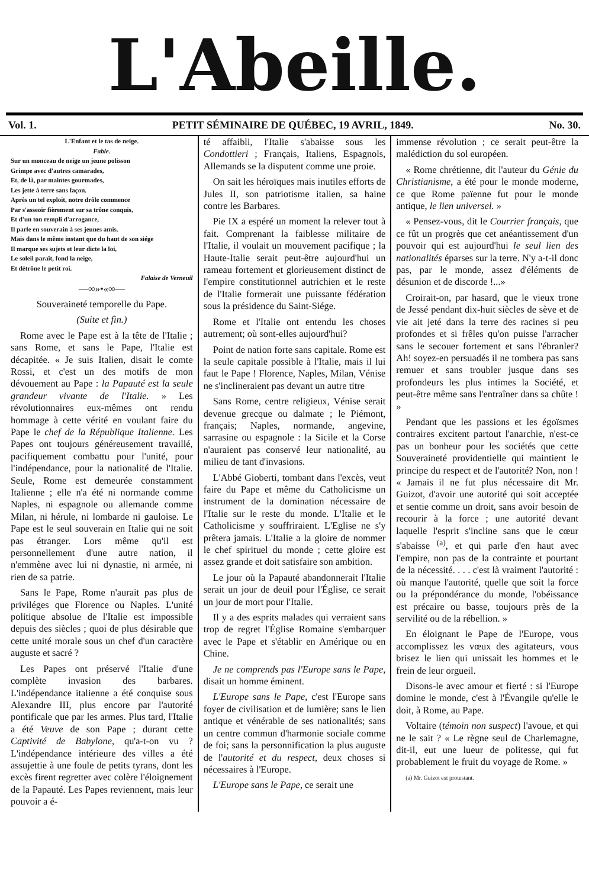L'Abeille.
Vol. 1. PETIT SÉMINAIRE DE QUÉBEC, 19 AVRIL, 1849. No. 30.
L'Enfant et le tas de neige.
Fable.
Sur un monceau de neige un jeune polisson
Grimpe avec d'autres camarades,
Et, de là, par maintes gourmades,
Les jette à terre sans façon.
Après un tel exploit, notre drôle commence
Par s'asseoir fièrement sur sa trône conquis,
Et d'un ton rempli d'arrogance,
Il parle en souverain à ses jeunes amis.
Mais dans le même instant que du haut de son siége
Il marque ses sujets et leur dicte la loi,
Le soleil paraît, fond la neige,
Et détrône le petit roi.
Falaise de Verneuil
—∞»•«∞—
Souveraineté temporelle du Pape.
(Suite et fin.)
Rome avec le Pape est à la tête de l'Italie ; sans Rome, et sans le Pape, l'Italie est décapitée. « Je suis Italien, disait le comte Rossi, et c'est un des motifs de mon dévouement au Pape : la Papauté est la seule grandeur vivante de l'Italie. » Les révolutionnaires eux-mêmes ont rendu hommage à cette vérité en voulant faire du Pape le chef de la République Italienne. Les Papes ont toujours généreusement travaillé, pacifiquement combattu pour l'unité, pour l'indépendance, pour la nationalité de l'Italie. Seule, Rome est demeurée constamment Italienne ; elle n'a été ni normande comme Naples, ni espagnole ou allemande comme Milan, ni hérule, ni lombarde ni gauloise. Le Pape est le seul souverain en Italie qui ne soit pas étranger. Lors même qu'il est personnellement d'une autre nation, il n'emmène avec lui ni dynastie, ni armée, ni rien de sa patrie.
Sans le Pape, Rome n'aurait pas plus de priviléges que Florence ou Naples. L'unité politique absolue de l'Italie est impossible depuis des siècles ; quoi de plus désirable que cette unité morale sous un chef d'un caractère auguste et sacré ?
Les Papes ont préservé l'Italie d'une complète invasion des barbares. L'indépendance italienne a été conquise sous Alexandre III, plus encore par l'autorité pontificale que par les armes. Plus tard, l'Italie a été Veuve de son Pape ; durant cette Captivité de Babylone, qu'a-t-on vu ? L'indépendance intérieure des villes a été assujettie à une foule de petits tyrans, dont les excès firent regretter avec colère l'éloignement de la Papauté. Les Papes reviennent, mais leur pouvoir a é-
té affaibli, l'Italie s'abaisse sous les Condottieri ; Français, Italiens, Espagnols, Allemands se la disputent comme une proie.
On sait les héroïques mais inutiles efforts de Jules II, son patriotisme italien, sa haine contre les Barbares.
Pie IX a espéré un moment la relever tout à fait. Comprenant la faiblesse militaire de l'Italie, il voulait un mouvement pacifique ; la Haute-Italie serait peut-être aujourd'hui un rameau fortement et glorieusement distinct de l'empire constitutionnel autrichien et le reste de l'Italie formerait une puissante fédération sous la présidence du Saint-Siége.
Rome et l'Italie ont entendu les choses autrement; où sont-elles aujourd'hui?
Point de nation forte sans capitale. Rome est la seule capitale possible à l'Italie, mais il lui faut le Pape ! Florence, Naples, Milan, Vénise ne s'inclineraient pas devant un autre titre
Sans Rome, centre religieux, Vénise serait devenue grecque ou dalmate ; le Piémont, français; Naples, normande, angevine, sarrasine ou espagnole : la Sicile et la Corse n'auraient pas conservé leur nationalité, au milieu de tant d'invasions.
L'Abbé Gioberti, tombant dans l'excès, veut faire du Pape et même du Catholicisme un instrument de la domination nécessaire de l'Italie sur le reste du monde. L'Italie et le Catholicisme y souffriraient. L'Eglise ne s'y prêtera jamais. L'Italie a la gloire de nommer le chef spirituel du monde ; cette gloire est assez grande et doit satisfaire son ambition.
Le jour où la Papauté abandonnerait l'Italie serait un jour de deuil pour l'Église, ce serait un jour de mort pour l'Italie.
Il y a des esprits malades qui verraient sans trop de regret l'Église Romaine s'embarquer avec le Pape et s'établir en Amérique ou en Chine.
Je ne comprends pas l'Europe sans le Pape, disait un homme éminent.
L'Europe sans le Pape, c'est l'Europe sans foyer de civilisation et de lumière; sans le lien antique et vénérable de ses nationalités; sans un centre commun d'harmonie sociale comme de foi; sans la personnification la plus auguste de l'autorité et du respect, deux choses si nécessaires à l'Europe.
L'Europe sans le Pape, ce serait une
immense révolution ; ce serait peut-être la malédiction du sol européen.
« Rome chrétienne, dit l'auteur du Génie du Christianisme, a été pour le monde moderne, ce que Rome païenne fut pour le monde antique, le lien universel. »
« Pensez-vous, dit le Courrier français, que ce fût un progrès que cet anéantissement d'un pouvoir qui est aujourd'hui le seul lien des nationalités éparses sur la terre. N'y a-t-il donc pas, par le monde, assez d'éléments de désunion et de discorde !...»
Croirait-on, par hasard, que le vieux trone de Jessé pendant dix-huit siècles de sève et de vie ait jeté dans la terre des racines si peu profondes et si frêles qu'on puisse l'arracher sans le secouer fortement et sans l'ébranler? Ah! soyez-en persuadés il ne tombera pas sans remuer et sans troubler jusque dans ses profondeurs les plus intimes la Société, et peut-être même sans l'entraîner dans sa chûte ! »
Pendant que les passions et les égoïsmes contraires excitent partout l'anarchie, n'est-ce pas un bonheur pour les sociétés que cette Souveraineté providentielle qui maintient le principe du respect et de l'autorité? Non, non ! « Jamais il ne fut plus nécessaire dit Mr. Guizot, d'avoir une autorité qui soit acceptée et sentie comme un droit, sans avoir besoin de recourir à la force ; une autorité devant laquelle l'esprit s'incline sans que le cœur s'abaisse <sup>(a)</sup>, et qui parle d'en haut avec l'empire, non pas de la contrainte et pourtant de la nécessité. . . . c'est là vraiment l'autorité : où manque l'autorité, quelle que soit la force ou la prépondérance du monde, l'obéissance est précaire ou basse, toujours près de la servilité ou de la rébellion. »
En éloignant le Pape de l'Europe, vous accomplissez les vœux des agitateurs, vous brisez le lien qui unissait les hommes et le frein de leur orgueil.
Disons-le avec amour et fierté : si l'Europe domine le monde, c'est à l'Évangile qu'elle le doit, à Rome, au Pape.
Voltaire (témoin non suspect) l'avoue, et qui ne le sait ? « Le règne seul de Charlemagne, dit-il, eut une lueur de politesse, qui fut probablement le fruit du voyage de Rome. »
(a) Mr. Guizot est protestant.